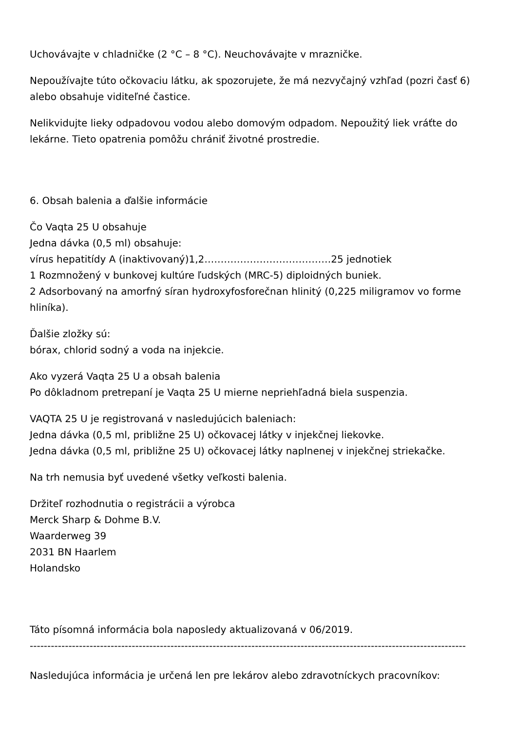Uchovávajte v chladničke (2 °C – 8 °C). Neuchovávajte v mrazničke.
Nepoužívajte túto očkovaciu látku, ak spozorujete, že má nezvyčajný vzhľad (pozri časť 6) alebo obsahuje viditeľné častice.
Nelikvidujte lieky odpadovou vodou alebo domovým odpadom. Nepoužitý liek vráťte do lekárne. Tieto opatrenia pomôžu chrániť životné prostredie.
6. Obsah balenia a ďalšie informácie
Čo Vaqta 25 U obsahuje
Jedna dávka (0,5 ml) obsahuje:
vírus hepatitídy A (inaktivovaný)1,2…………………………………25 jednotiek
1 Rozmnožený v bunkovej kultúre ľudských (MRC-5) diploidných buniek.
2 Adsorbovaný na amorfný síran hydroxyfosforečnan hlinitý (0,225 miligramov vo forme hliníka).
Ďalšie zložky sú:
bórax, chlorid sodný a voda na injekcie.
Ako vyzerá Vaqta 25 U a obsah balenia
Po dôkladnom pretrepaní je Vaqta 25 U mierne nepriehľadná biela suspenzia.
VAQTA 25 U je registrovaná v nasledujúcich baleniach:
Jedna dávka (0,5 ml, približne 25 U) očkovacej látky v injekčnej liekovke.
Jedna dávka (0,5 ml, približne 25 U) očkovacej látky naplnenej v injekčnej striekačke.
Na trh nemusia byť uvedené všetky veľkosti balenia.
Držiteľ rozhodnutia o registrácii a výrobca
Merck Sharp & Dohme B.V.
Waarderweg 39
2031 BN Haarlem
Holandsko
Táto písomná informácia bola naposledy aktualizovaná v 06/2019.
----------------------------------------------------------------------------------------------------------------------------
Nasledujúca informácia je určená len pre lekárov alebo zdravotníckych pracovníkov: